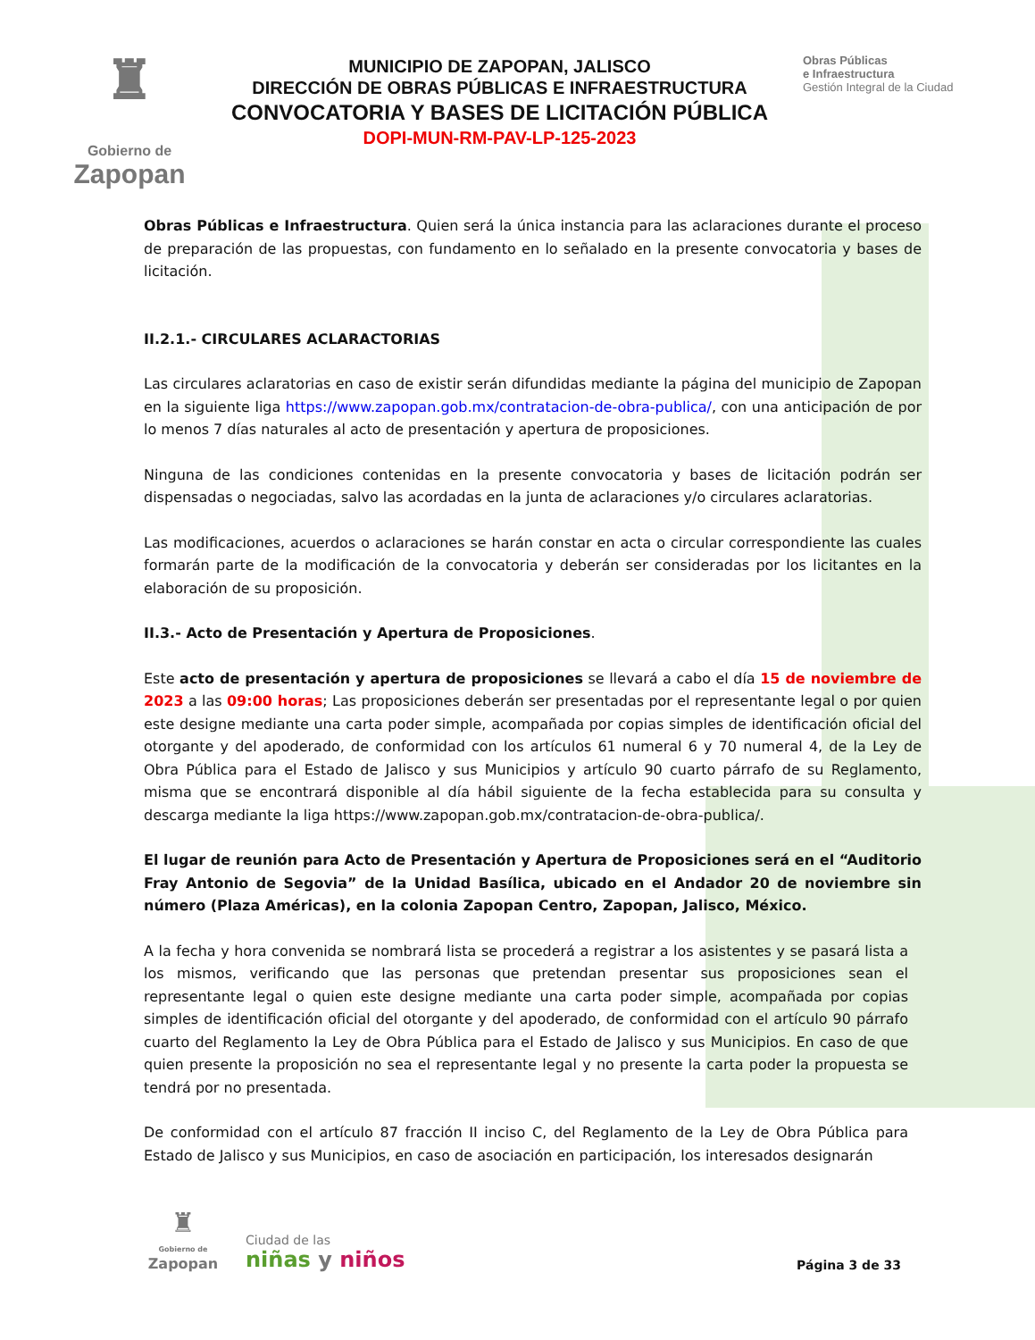♜
Gobierno de
Zapopan
MUNICIPIO DE ZAPOPAN, JALISCO
DIRECCIÓN DE OBRAS PÚBLICAS E INFRAESTRUCTURA
CONVOCATORIA Y BASES DE LICITACIÓN PÚBLICA
DOPI-MUN-RM-PAV-LP-125-2023
Obras Públicas
e Infraestructura
Gestión Integral de la Ciudad
Obras Públicas e Infraestructura. Quien será la única instancia para las aclaraciones durante el proceso de preparación de las propuestas, con fundamento en lo señalado en la presente convocatoria y bases de licitación.
II.2.1.- CIRCULARES ACLARACTORIAS
Las circulares aclaratorias en caso de existir serán difundidas mediante la página del municipio de Zapopan en la siguiente liga https://www.zapopan.gob.mx/contratacion-de-obra-publica/, con una anticipación de por lo menos 7 días naturales al acto de presentación y apertura de proposiciones.
Ninguna de las condiciones contenidas en la presente convocatoria y bases de licitación podrán ser dispensadas o negociadas, salvo las acordadas en la junta de aclaraciones y/o circulares aclaratorias.
Las modificaciones, acuerdos o aclaraciones se harán constar en acta o circular correspondiente las cuales formarán parte de la modificación de la convocatoria y deberán ser consideradas por los licitantes en la elaboración de su proposición.
II.3.- Acto de Presentación y Apertura de Proposiciones.
Este acto de presentación y apertura de proposiciones se llevará a cabo el día 15 de noviembre de 2023 a las 09:00 horas; Las proposiciones deberán ser presentadas por el representante legal o por quien este designe mediante una carta poder simple, acompañada por copias simples de identificación oficial del otorgante y del apoderado, de conformidad con los artículos 61 numeral 6 y 70 numeral 4, de la Ley de Obra Pública para el Estado de Jalisco y sus Municipios y artículo 90 cuarto párrafo de su Reglamento, misma que se encontrará disponible al día hábil siguiente de la fecha establecida para su consulta y descarga mediante la liga https://www.zapopan.gob.mx/contratacion-de-obra-publica/.
El lugar de reunión para Acto de Presentación y Apertura de Proposiciones será en el “Auditorio Fray Antonio de Segovia” de la Unidad Basílica, ubicado en el Andador 20 de noviembre sin número (Plaza Américas), en la colonia Zapopan Centro, Zapopan, Jalisco, México.
A la fecha y hora convenida se nombrará lista se procederá a registrar a los asistentes y se pasará lista a los mismos, verificando que las personas que pretendan presentar sus proposiciones sean el representante legal o quien este designe mediante una carta poder simple, acompañada por copias simples de identificación oficial del otorgante y del apoderado, de conformidad con el artículo 90 párrafo cuarto del Reglamento la Ley de Obra Pública para el Estado de Jalisco y sus Municipios. En caso de que quien presente la proposición no sea el representante legal y no presente la carta poder la propuesta se tendrá por no presentada.
De conformidad con el artículo 87 fracción II inciso C, del Reglamento de la Ley de Obra Pública para Estado de Jalisco y sus Municipios, en caso de asociación en participación, los interesados designarán
♜
Gobierno de
Zapopan
Ciudad de las
niñas y niños
Página 3 de 33